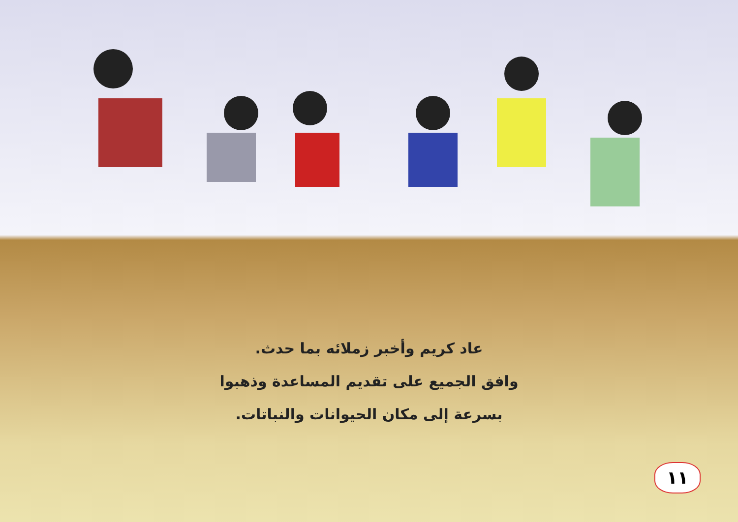عاد كريم وأخبر زملائه بما حدث.
وافق الجميع على تقديم المساعدة وذهبوا
بسرعة إلى مكان الحيوانات والنباتات.
١١